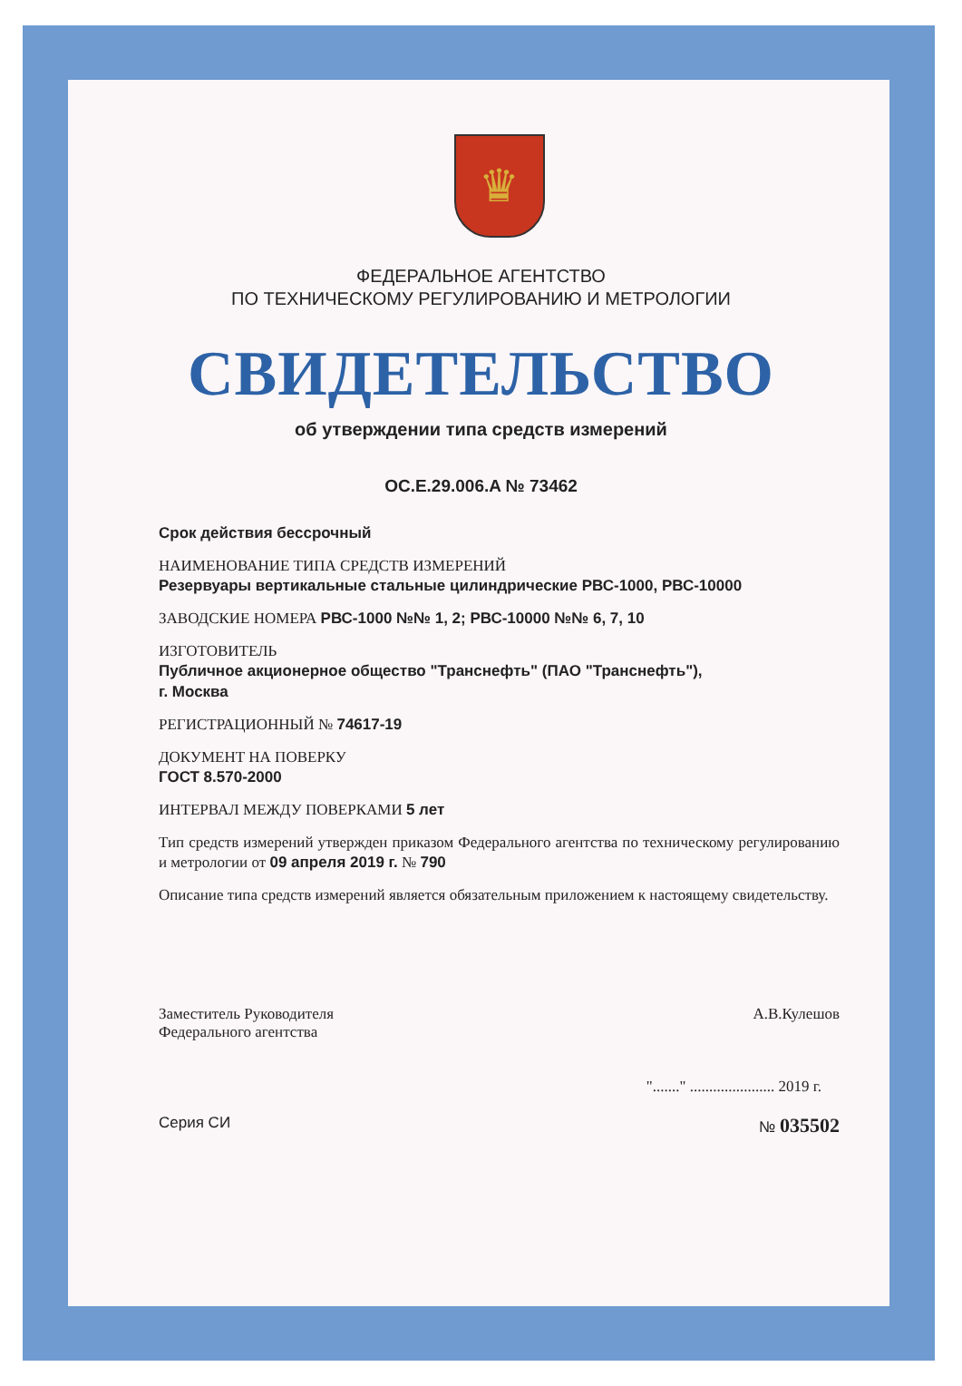♛
ФЕДЕРАЛЬНОЕ АГЕНТСТВО
ПО ТЕХНИЧЕСКОМУ РЕГУЛИРОВАНИЮ И МЕТРОЛОГИИ
СВИДЕТЕЛЬСТВО
об утверждении типа средств измерений
OC.E.29.006.A № 73462
Срок действия бессрочный
НАИМЕНОВАНИЕ ТИПА СРЕДСТВ ИЗМЕРЕНИЙ
Резервуары вертикальные стальные цилиндрические РВС-1000, РВС-10000
ЗАВОДСКИЕ НОМЕРА РВС-1000 №№ 1, 2; РВС-10000 №№ 6, 7, 10
ИЗГОТОВИТЕЛЬ
Публичное акционерное общество "Транснефть" (ПАО "Транснефть"),
г. Москва
РЕГИСТРАЦИОННЫЙ № 74617-19
ДОКУМЕНТ НА ПОВЕРКУ
ГОСТ 8.570-2000
ИНТЕРВАЛ МЕЖДУ ПОВЕРКАМИ 5 лет
Тип средств измерений утвержден приказом Федерального агентства по техническому регулированию и метрологии от 09 апреля 2019 г. № 790
Описание типа средств измерений является обязательным приложением к настоящему свидетельству.
Заместитель Руководителя
Федерального агентства
А.В.Кулешов
"......." ...................... 2019 г.
Серия СИ № 035502